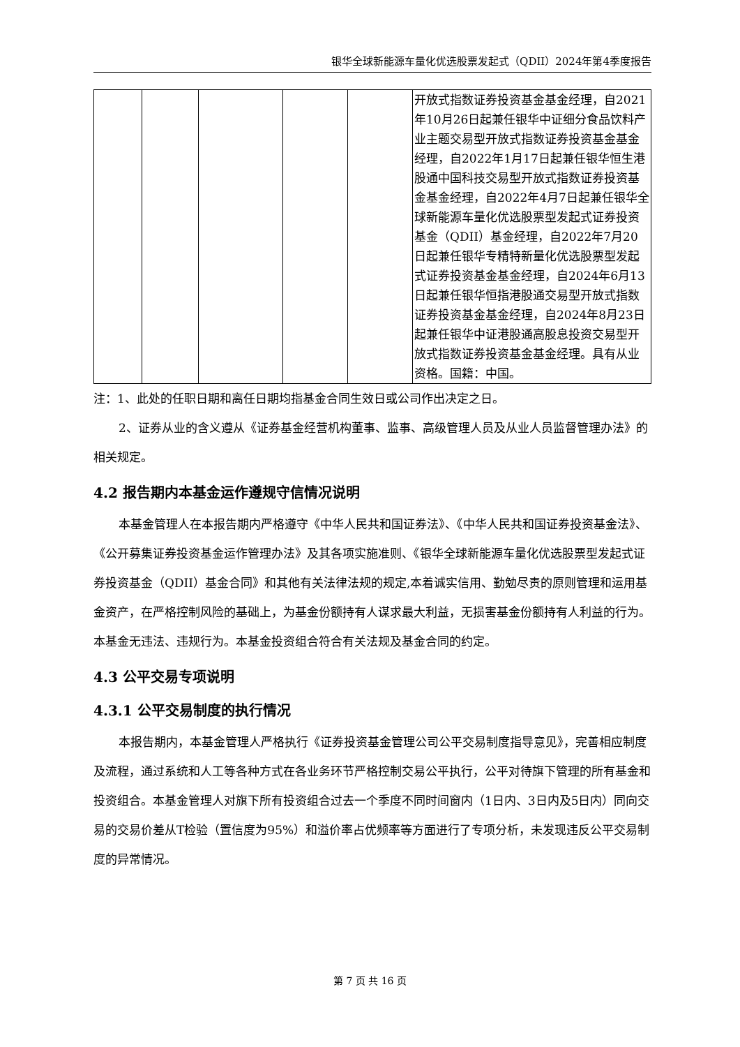银华全球新能源车量化优选股票发起式（QDII）2024年第4季度报告
| | | | | | 开放式指数证券投资基金基金经理，自2021年10月26日起兼任银华中证细分食品饮料产业主题交易型开放式指数证券投资基金基金经理，自2022年1月17日起兼任银华恒生港股通中国科技交易型开放式指数证券投资基金基金经理，自2022年4月7日起兼任银华全球新能源车量化优选股票型发起式证券投资基金（QDII）基金经理，自2022年7月20日起兼任银华专精特新量化优选股票型发起式证券投资基金基金经理，自2024年6月13日起兼任银华恒指港股通交易型开放式指数证券投资基金基金经理，自2024年8月23日起兼任银华中证港股通高股息投资交易型开放式指数证券投资基金基金经理。具有从业资格。国籍：中国。 |
注：1、此处的任职日期和离任日期均指基金合同生效日或公司作出决定之日。
2、证券从业的含义遵从《证券基金经营机构董事、监事、高级管理人员及从业人员监督管理办法》的相关规定。
4.2 报告期内本基金运作遵规守信情况说明
本基金管理人在本报告期内严格遵守《中华人民共和国证券法》、《中华人民共和国证券投资基金法》、《公开募集证券投资基金运作管理办法》及其各项实施准则、《银华全球新能源车量化优选股票型发起式证券投资基金（QDII）基金合同》和其他有关法律法规的规定,本着诚实信用、勤勉尽责的原则管理和运用基金资产，在严格控制风险的基础上，为基金份额持有人谋求最大利益，无损害基金份额持有人利益的行为。本基金无违法、违规行为。本基金投资组合符合有关法规及基金合同的约定。
4.3 公平交易专项说明
4.3.1 公平交易制度的执行情况
本报告期内，本基金管理人严格执行《证券投资基金管理公司公平交易制度指导意见》，完善相应制度及流程，通过系统和人工等各种方式在各业务环节严格控制交易公平执行，公平对待旗下管理的所有基金和投资组合。本基金管理人对旗下所有投资组合过去一个季度不同时间窗内（1日内、3日内及5日内）同向交易的交易价差从T检验（置信度为95%）和溢价率占优频率等方面进行了专项分析，未发现违反公平交易制度的异常情况。
第 7 页 共 16 页